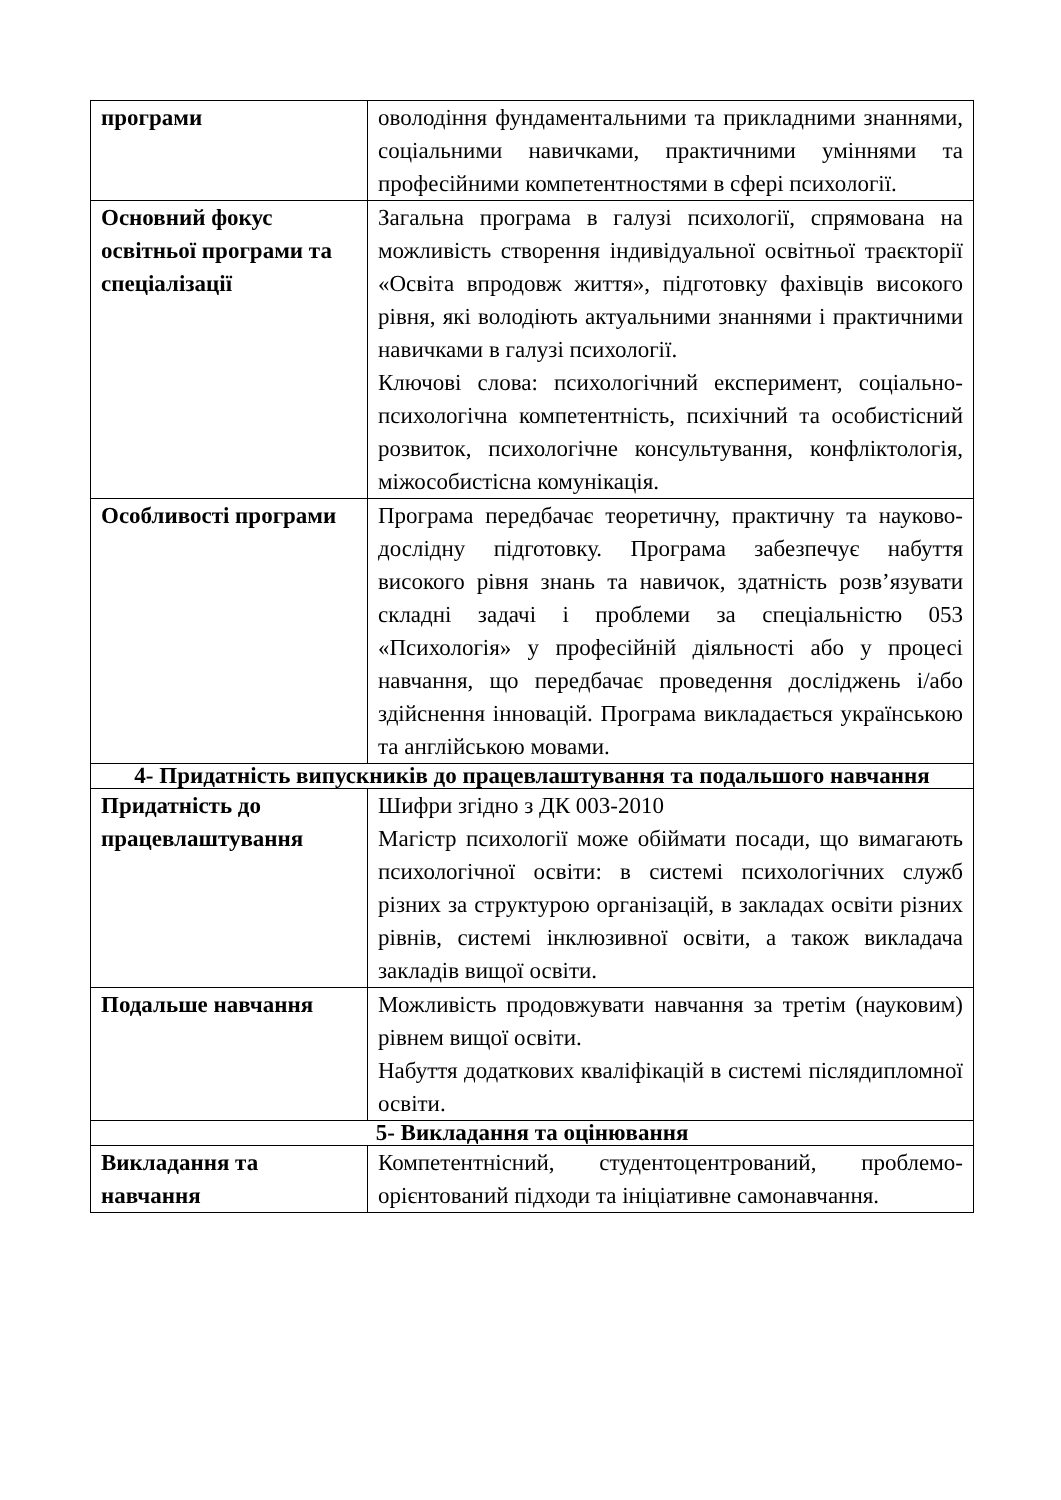| програми | оволодіння фундаментальними та прикладними знаннями, соціальними навичками, практичними уміннями та професійними компетентностями в сфері психології. |
| Основний фокус освітньої програми та спеціалізації | Загальна програма в галузі психології, спрямована на можливість створення індивідуальної освітньої траєкторії «Освіта впродовж життя», підготовку фахівців високого рівня, які володіють актуальними знаннями і практичними навичками в галузі психології. Ключові слова: психологічний експеримент, соціально-психологічна компетентність, психічний та особистісний розвиток, психологічне консультування, конфліктологія, міжособистісна комунікація. |
| Особливості програми | Програма передбачає теоретичну, практичну та науково-дослідну підготовку. Програма забезпечує набуття високого рівня знань та навичок, здатність розв’язувати складні задачі і проблеми за спеціальністю 053 «Психологія» у професійній діяльності або у процесі навчання, що передбачає проведення досліджень і/або здійснення інновацій. Програма викладається українською та англійською мовами. |
| 4- Придатність випускників до працевлаштування та подальшого навчання | |
| Придатність до працевлаштування | Шифри згідно з ДК 003-2010 Магістр психології може обіймати посади, що вимагають психологічної освіти: в системі психологічних служб різних за структурою організацій, в закладах освіти різних рівнів, системі інклюзивної освіти, а також викладача закладів вищої освіти. |
| Подальше навчання | Можливість продовжувати навчання за третім (науковим) рівнем вищої освіти. Набуття додаткових кваліфікацій в системі післядипломної освіти. |
| 5- Викладання та оцінювання | |
| Викладання та навчання | Компетентнісний, студентоцентрований, проблемо-орієнтований підходи та ініціативне самонавчання. |